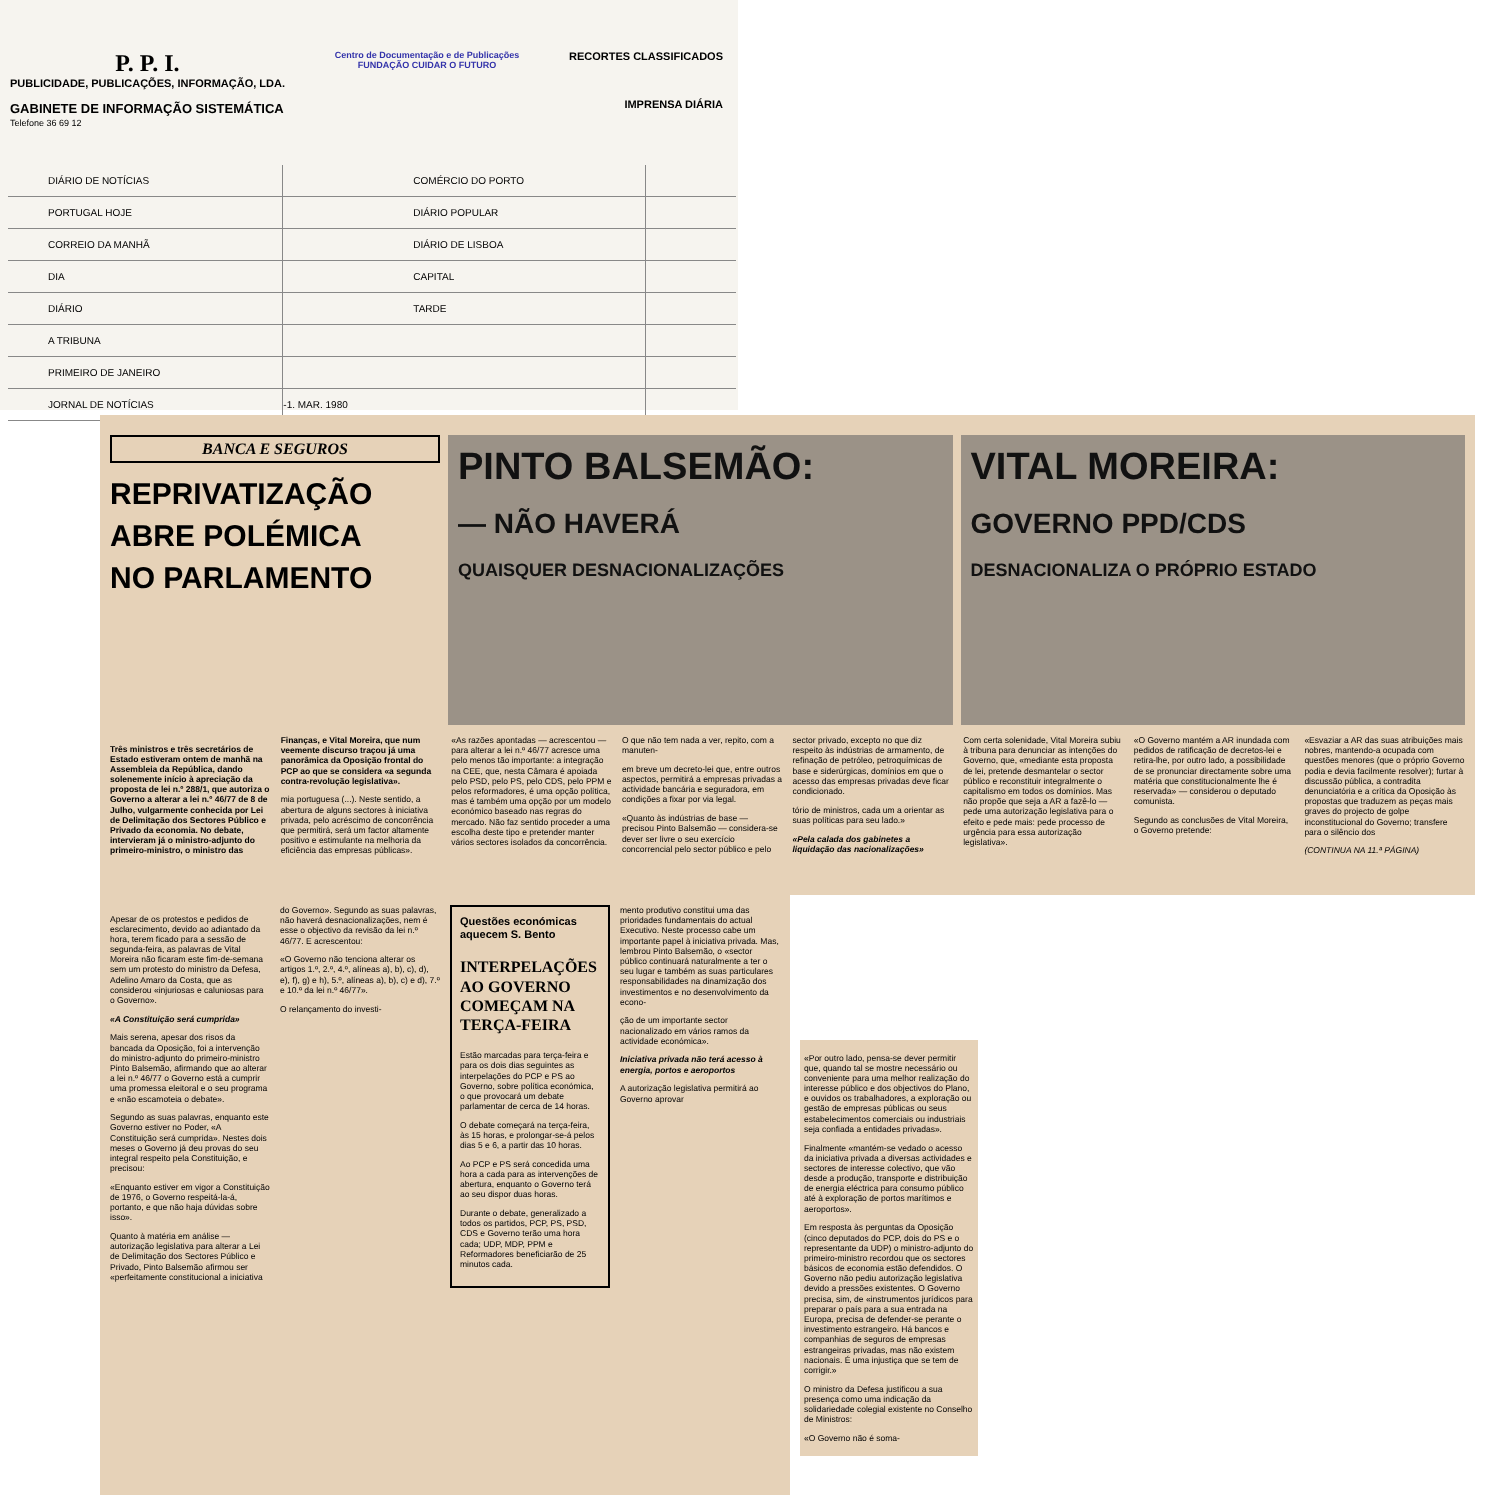P. P. I.
PUBLICIDADE, PUBLICAÇÕES, INFORMAÇÃO, LDA.
GABINETE DE INFORMAÇÃO SISTEMÁTICA
Telefone 36 69 12
Centro de Documentação e de Publicações
FUNDAÇÃO CUIDAR O FUTURO
RECORTES CLASSIFICADOS
IMPRENSA DIÁRIA
| DIÁRIO DE NOTÍCIAS | | COMÉRCIO DO PORTO | |
| PORTUGAL HOJE | | DIÁRIO POPULAR | |
| CORREIO DA MANHÃ | | DIÁRIO DE LISBOA | |
| DIA | | CAPITAL | |
| DIÁRIO | | TARDE | |
| A TRIBUNA | | | |
| PRIMEIRO DE JANEIRO | | | |
| JORNAL DE NOTÍCIAS | -1. MAR. 1980 | | |
BANCA E SEGUROS
REPRIVATIZAÇÃO
ABRE POLÉMICA
NO PARLAMENTO
PINTO BALSEMÃO:
— NÃO HAVERÁ
QUAISQUER DESNACIONALIZAÇÕES
VITAL MOREIRA:
GOVERNO PPD/CDS
DESNACIONALIZA O PRÓPRIO ESTADO
Três ministros e três secretários de Estado estiveram ontem de manhã na Assembleia da República, dando solenemente início à apreciação da proposta de lei n.º 288/1, que autoriza o Governo a alterar a lei n.º 46/77 de 8 de Julho, vulgarmente conhecida por Lei de Delimitação dos Sectores Público e Privado da economia. No debate, intervieram já o ministro-adjunto do primeiro-ministro, o ministro das Finanças, e Vital Moreira, que num veemente discurso traçou já uma panorâmica da Oposição frontal do PCP ao que se considera «a segunda contra-revolução legislativa».
mia portuguesa (...). Neste sentido, a abertura de alguns sectores à iniciativa privada, pelo acréscimo de concorrência que permitirá, será um factor altamente positivo e estimulante na melhoria da eficiência das empresas públicas».
«As razões apontadas — acrescentou — para alterar a lei n.º 46/77 acresce uma pelo menos tão importante: a integração na CEE, que, nesta Câmara é apoiada pelo PSD, pelo PS, pelo CDS, pelo PPM e pelos reformadores, é uma opção política, mas é também uma opção por um modelo económico baseado nas regras do mercado. Não faz sentido proceder a uma escolha deste tipo e pretender manter vários sectores isolados da concorrência. O que não tem nada a ver, repito, com a manuten-
em breve um decreto-lei que, entre outros aspectos, permitirá a empresas privadas a actividade bancária e seguradora, em condições a fixar por via legal.
«Quanto às indústrias de base — precisou Pinto Balsemão — considera-se dever ser livre o seu exercício concorrencial pelo sector público e pelo sector privado, excepto no que diz respeito às indústrias de armamento, de refinação de petróleo, petroquímicas de base e siderúrgicas, domínios em que o acesso das empresas privadas deve ficar condicionado.
tório de ministros, cada um a orientar as suas políticas para seu lado.»
«Pela calada dos gabinetes a liquidação das nacionalizações»
Com certa solenidade, Vital Moreira subiu à tribuna para denunciar as intenções do Governo, que, «mediante esta proposta de lei, pretende desmantelar o sector público e reconstituir integralmente o capitalismo em todos os domínios. Mas não propõe que seja a AR a fazê-lo — pede uma autorização legislativa para o efeito e pede mais: pede processo de urgência para essa autorização legislativa».
«O Governo mantém a AR inundada com pedidos de ratificação de decretos-lei e retira-lhe, por outro lado, a possibilidade de se pronunciar directamente sobre uma matéria que constitucionalmente lhe é reservada» — considerou o deputado comunista.
Segundo as conclusões de Vital Moreira, o Governo pretende:
«Esvaziar a AR das suas atribuições mais nobres, mantendo-a ocupada com questões menores (que o próprio Governo podia e devia facilmente resolver); furtar à discussão pública, a contradita denunciatória e a crítica da Oposição às propostas que traduzem as peças mais graves do projecto de golpe inconstitucional do Governo; transfere para o silêncio dos
(CONTINUA NA 11.ª PÁGINA)
Apesar de os protestos e pedidos de esclarecimento, devido ao adiantado da hora, terem ficado para a sessão de segunda-feira, as palavras de Vital Moreira não ficaram este fim-de-semana sem um protesto do ministro da Defesa, Adelino Amaro da Costa, que as considerou «injuriosas e caluniosas para o Governo».
«A Constituição será cumprida»
Mais serena, apesar dos risos da bancada da Oposição, foi a intervenção do ministro-adjunto do primeiro-ministro Pinto Balsemão, afirmando que ao alterar a lei n.º 46/77 o Governo está a cumprir uma promessa eleitoral e o seu programa e «não escamoteia o debate».
Segundo as suas palavras, enquanto este Governo estiver no Poder, «A Constituição será cumprida». Nestes dois meses o Governo já deu provas do seu integral respeito pela Constituição, e precisou:
«Enquanto estiver em vigor a Constituição de 1976, o Governo respeitá-la-á, portanto, e que não haja dúvidas sobre isso».
Quanto à matéria em análise — autorização legislativa para alterar a Lei de Delimitação dos Sectores Público e Privado, Pinto Balsemão afirmou ser «perfeitamente constitucional a iniciativa do Governo». Segundo as suas palavras, não haverá desnacionalizações, nem é esse o objectivo da revisão da lei n.º 46/77. E acrescentou:
«O Governo não tenciona alterar os artigos 1.º, 2.º, 4.º, alíneas a), b), c), d), e), f), g) e h), 5.º, alíneas a), b), c) e d), 7.º e 10.º da lei n.º 46/77».
O relançamento do investi-
Questões económicas aquecem S. Bento
INTERPELAÇÕES AO GOVERNO COMEÇAM NA TERÇA-FEIRA
Estão marcadas para terça-feira e para os dois dias seguintes as interpelações do PCP e PS ao Governo, sobre política económica, o que provocará um debate parlamentar de cerca de 14 horas.
O debate começará na terça-feira, às 15 horas, e prolongar-se-á pelos dias 5 e 6, a partir das 10 horas.
Ao PCP e PS será concedida uma hora a cada para as intervenções de abertura, enquanto o Governo terá ao seu dispor duas horas.
Durante o debate, generalizado a todos os partidos, PCP, PS, PSD, CDS e Governo terão uma hora cada; UDP, MDP, PPM e Reformadores beneficiarão de 25 minutos cada.
mento produtivo constitui uma das prioridades fundamentais do actual Executivo. Neste processo cabe um importante papel à iniciativa privada. Mas, lembrou Pinto Balsemão, o «sector público continuará naturalmente a ter o seu lugar e também as suas particulares responsabilidades na dinamização dos investimentos e no desenvolvimento da econo-
ção de um importante sector nacionalizado em vários ramos da actividade económica».
Iniciativa privada não terá acesso à energia, portos e aeroportos
A autorização legislativa permitirá ao Governo aprovar
«Por outro lado, pensa-se dever permitir que, quando tal se mostre necessário ou conveniente para uma melhor realização do interesse público e dos objectivos do Plano, e ouvidos os trabalhadores, a exploração ou gestão de empresas públicas ou seus estabelecimentos comerciais ou industriais seja confiada a entidades privadas».
Finalmente «mantém-se vedado o acesso da iniciativa privada a diversas actividades e sectores de interesse colectivo, que vão desde a produção, transporte e distribuição de energia eléctrica para consumo público até à exploração de portos marítimos e aeroportos».
Em resposta às perguntas da Oposição (cinco deputados do PCP, dois do PS e o representante da UDP) o ministro-adjunto do primeiro-ministro recordou que os sectores básicos de economia estão defendidos. O Governo não pediu autorização legislativa devido a pressões existentes. O Governo precisa, sim, de «instrumentos jurídicos para preparar o país para a sua entrada na Europa, precisa de defender-se perante o investimento estrangeiro. Há bancos e companhias de seguros de empresas estrangeiras privadas, mas não existem nacionais. É uma injustiça que se tem de corrigir.»
O ministro da Defesa justificou a sua presença como uma indicação da solidariedade colegial existente no Conselho de Ministros:
«O Governo não é soma-